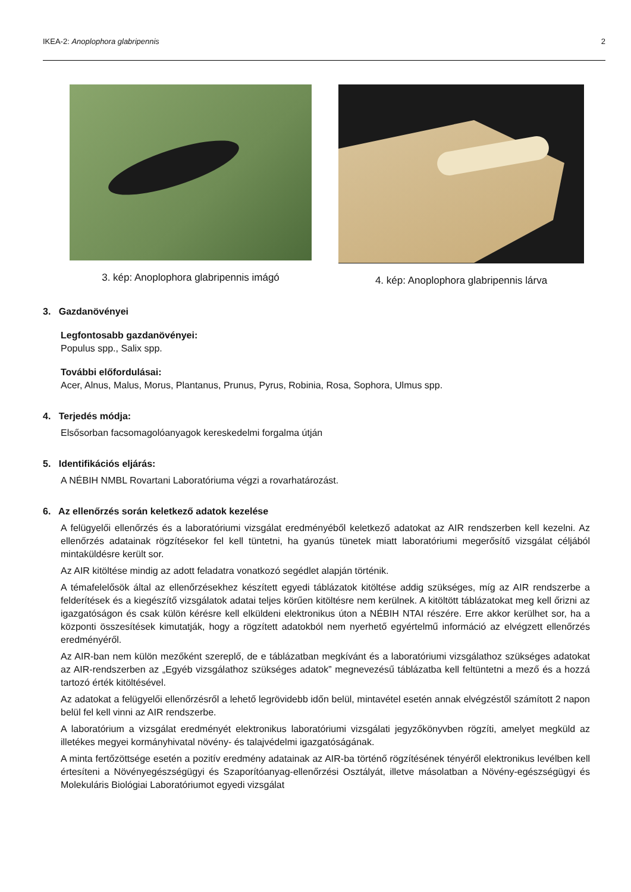IKEA-2: Anoplophora glabripennis 2
3. kép: Anoplophora glabripennis imágó
4. kép: Anoplophora glabripennis lárva
3. Gazdanövényei
Legfontosabb gazdanövényei:
Populus spp., Salix spp.
További előfordulásai:
Acer, Alnus, Malus, Morus, Plantanus, Prunus, Pyrus, Robinia, Rosa, Sophora, Ulmus spp.
4. Terjedés módja:
Elsősorban facsomagolóanyagok kereskedelmi forgalma útján
5. Identifikációs eljárás:
A NÉBIH NMBL Rovartani Laboratóriuma végzi a rovarhatározást.
6. Az ellenőrzés során keletkező adatok kezelése
A felügyelői ellenőrzés és a laboratóriumi vizsgálat eredményéből keletkező adatokat az AIR rendszerben kell kezelni. Az ellenőrzés adatainak rögzítésekor fel kell tüntetni, ha gyanús tünetek miatt laboratóriumi megerősítő vizsgálat céljából mintaküldésre került sor.
Az AIR kitöltése mindig az adott feladatra vonatkozó segédlet alapján történik.
A témafelelősök által az ellenőrzésekhez készített egyedi táblázatok kitöltése addig szükséges, míg az AIR rendszerbe a felderítések és a kiegészítő vizsgálatok adatai teljes körűen kitöltésre nem kerülnek. A kitöltött táblázatokat meg kell őrizni az igazgatóságon és csak külön kérésre kell elküldeni elektronikus úton a NÉBIH NTAI részére. Erre akkor kerülhet sor, ha a központi összesítések kimutatják, hogy a rögzített adatokból nem nyerhető egyértelmű információ az elvégzett ellenőrzés eredményéről.
Az AIR-ban nem külön mezőként szereplő, de e táblázatban megkívánt és a laboratóriumi vizsgálathoz szükséges adatokat az AIR-rendszerben az „Egyéb vizsgálathoz szükséges adatok” megnevezésű táblázatba kell feltüntetni a mező és a hozzá tartozó érték kitöltésével.
Az adatokat a felügyelői ellenőrzésről a lehető legrövidebb időn belül, mintavétel esetén annak elvégzéstől számított 2 napon belül fel kell vinni az AIR rendszerbe.
A laboratórium a vizsgálat eredményét elektronikus laboratóriumi vizsgálati jegyzőkönyvben rögzíti, amelyet megküld az illetékes megyei kormányhivatal növény- és talajvédelmi igazgatóságának.
A minta fertőzöttsége esetén a pozitív eredmény adatainak az AIR-ba történő rögzítésének tényéről elektronikus levélben kell értesíteni a Növényegészségügyi és Szaporítóanyag-ellenőrzési Osztályát, illetve másolatban a Növény-egészségügyi és Molekuláris Biológiai Laboratóriumot egyedi vizsgálat